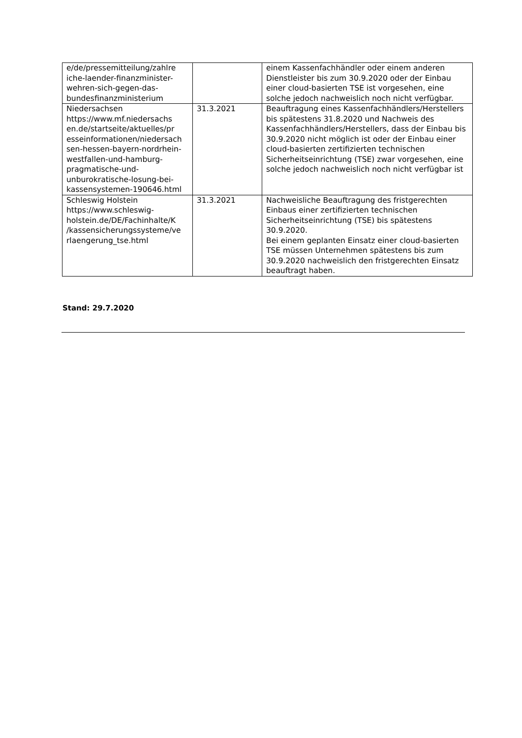| e/de/pressemitteilung/zahlre iche-laender-finanzminister-wehren-sich-gegen-das-bundesfinanzministerium | | einem Kassenfachhändler oder einem anderen Dienstleister bis zum 30.9.2020 oder der Einbau einer cloud-basierten TSE ist vorgesehen, eine solche jedoch nachweislich noch nicht verfügbar. |
| Niedersachsen https://www.mf.niedersachs en.de/startseite/aktuelles/pr esseinformationen/niedersach sen-hessen-bayern-nordrhein-westfallen-und-hamburg-pragmatische-und-unburokratische-losung-bei-kassensystemen-190646.html | 31.3.2021 | Beauftragung eines Kassenfachhändlers/Herstellers bis spätestens 31.8.2020 und Nachweis des Kassenfachhändlers/Herstellers, dass der Einbau bis 30.9.2020 nicht möglich ist oder der Einbau einer cloud-basierten zertifizierten technischen Sicherheitseinrichtung (TSE) zwar vorgesehen, eine solche jedoch nachweislich noch nicht verfügbar ist |
| Schleswig Holstein https://www.schleswig-holstein.de/DE/Fachinhalte/K /kassensicherungssysteme/ve rlaengerung_tse.html | 31.3.2021 | Nachweisliche Beauftragung des fristgerechten Einbaus einer zertifizierten technischen Sicherheitseinrichtung (TSE) bis spätestens 30.9.2020. Bei einem geplanten Einsatz einer cloud-basierten TSE müssen Unternehmen spätestens bis zum 30.9.2020 nachweislich den fristgerechten Einsatz beauftragt haben. |
Stand: 29.7.2020